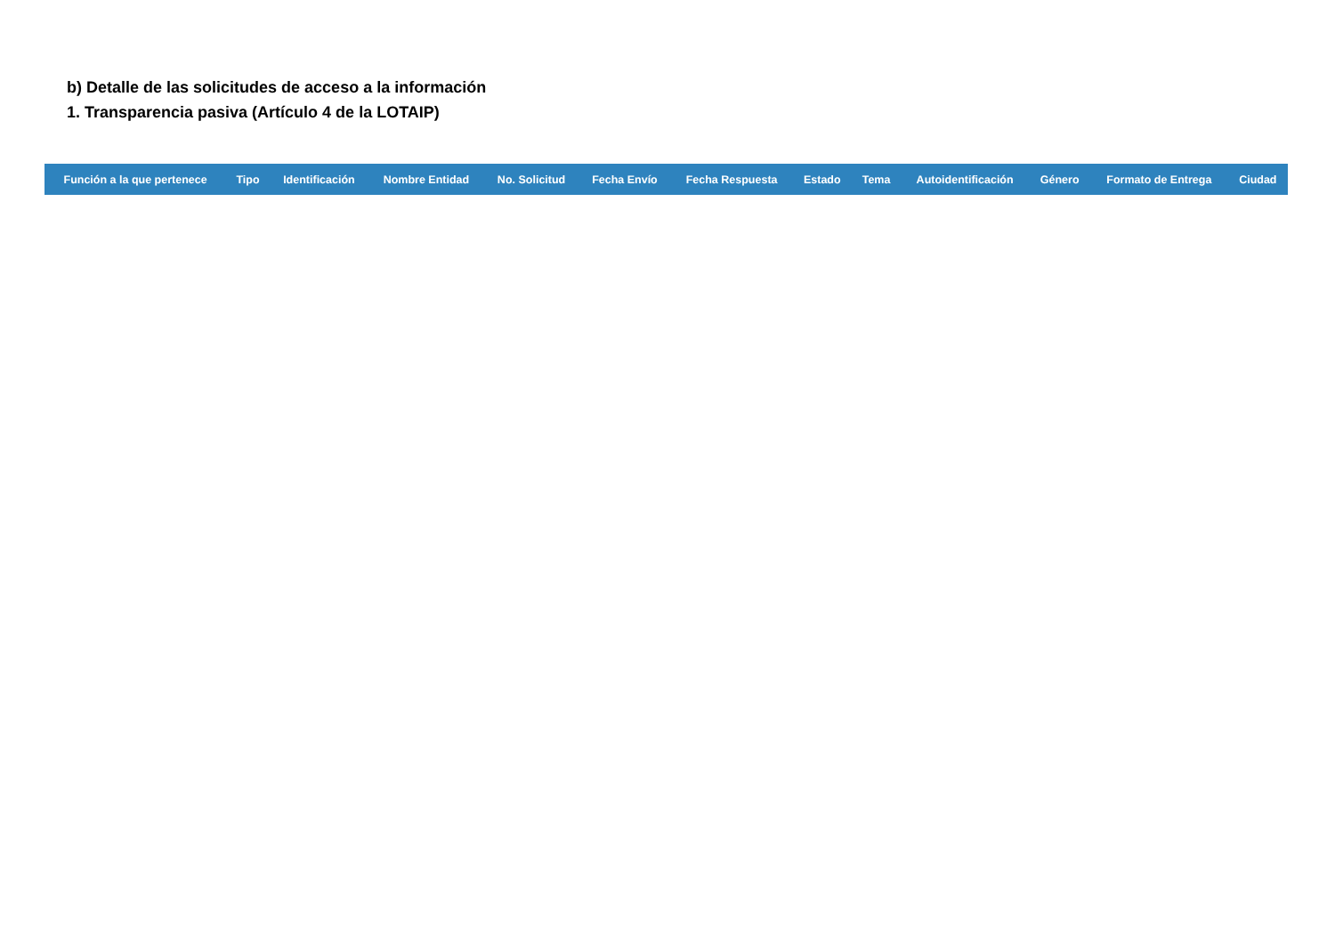b) Detalle de las solicitudes de acceso a la información
1. Transparencia pasiva (Artículo 4 de la LOTAIP)
| Función a la que pertenece | Tipo | Identificación | Nombre Entidad | No. Solicitud | Fecha Envío | Fecha Respuesta | Estado | Tema | Autoidentificación | Género | Formato de Entrega | Ciudad |
| --- | --- | --- | --- | --- | --- | --- | --- | --- | --- | --- | --- | --- |